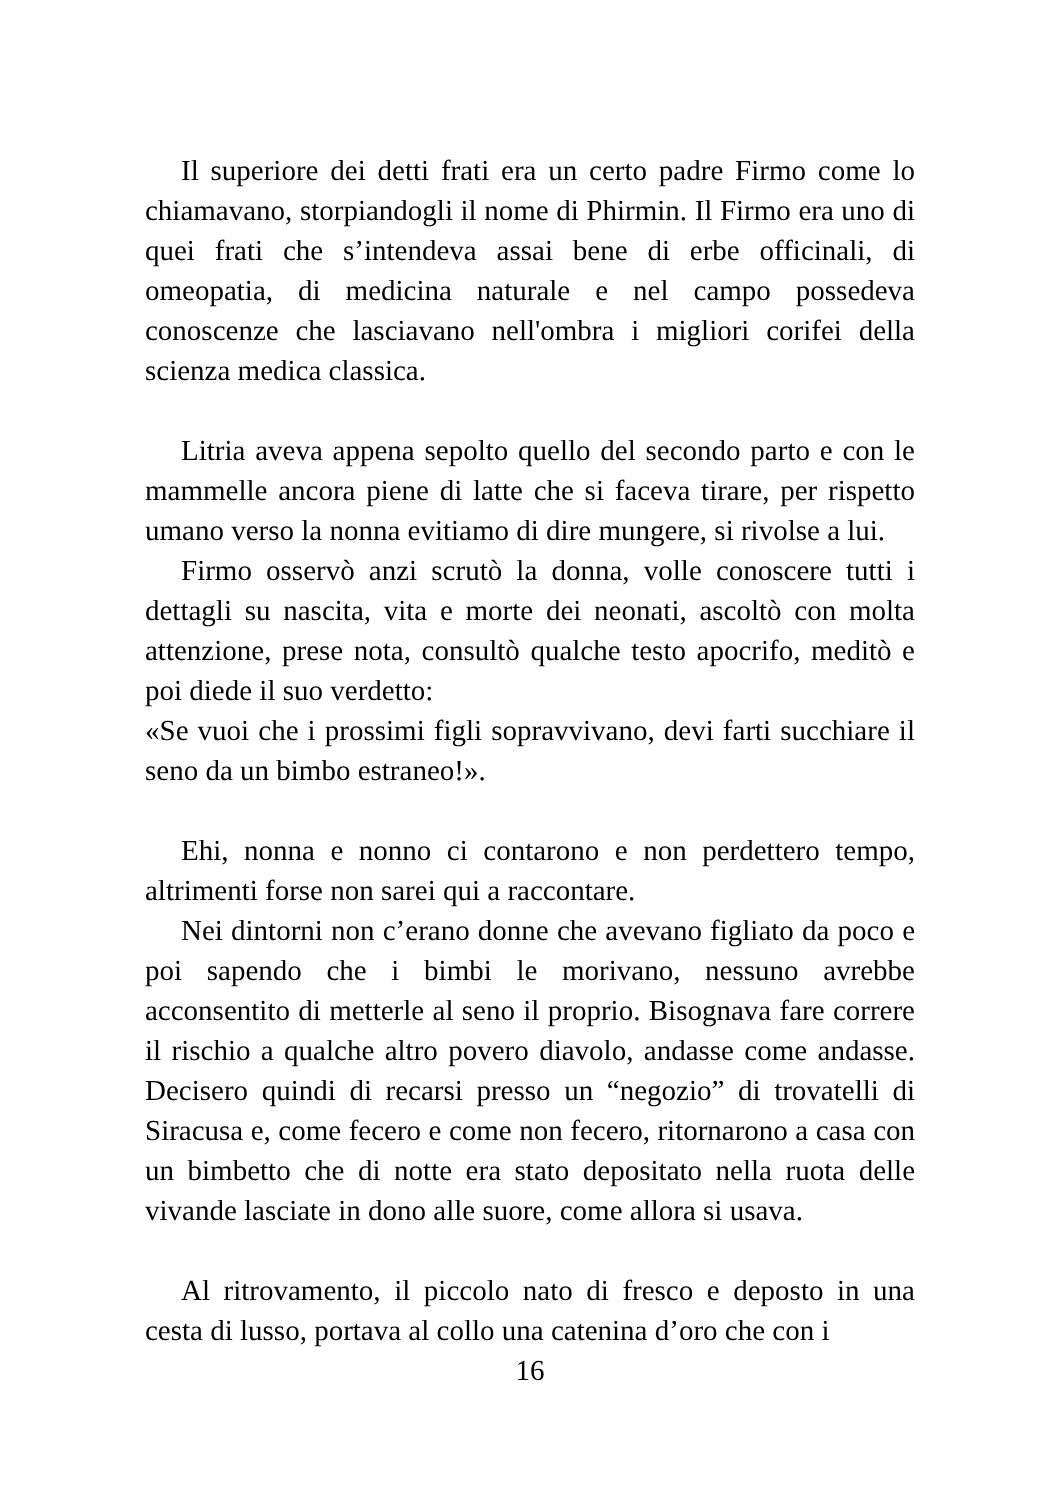Il superiore dei detti frati era un certo padre Firmo come lo chiamavano, storpiandogli il nome di Phirmin. Il Firmo era uno di quei frati che s’intendeva assai bene di erbe officinali, di omeopatia, di medicina naturale e nel campo possedeva conoscenze che lasciavano nell'ombra i migliori corifei della scienza medica classica.
Litria aveva appena sepolto quello del secondo parto e con le mammelle ancora piene di latte che si faceva tirare, per rispetto umano verso la nonna evitiamo di dire mungere, si rivolse a lui.
Firmo osservò anzi scrutò la donna, volle conoscere tutti i dettagli su nascita, vita e morte dei neonati, ascoltò con molta attenzione, prese nota, consultò qualche testo apocrifo, meditò e poi diede il suo verdetto:
«Se vuoi che i prossimi figli sopravvivano, devi farti succhiare il seno da un bimbo estraneo!».
Ehi, nonna e nonno ci contarono e non perdettero tempo, altrimenti forse non sarei qui a raccontare.
Nei dintorni non c’erano donne che avevano figliato da poco e poi sapendo che i bimbi le morivano, nessuno avrebbe acconsentito di metterle al seno il proprio. Bisognava fare correre il rischio a qualche altro povero diavolo, andasse come andasse. Decisero quindi di recarsi presso un “negozio” di trovatelli di Siracusa e, come fecero e come non fecero, ritornarono a casa con un bimbetto che di notte era stato depositato nella ruota delle vivande lasciate in dono alle suore, come allora si usava.
Al ritrovamento, il piccolo nato di fresco e deposto in una cesta di lusso, portava al collo una catenina d’oro che con i
16